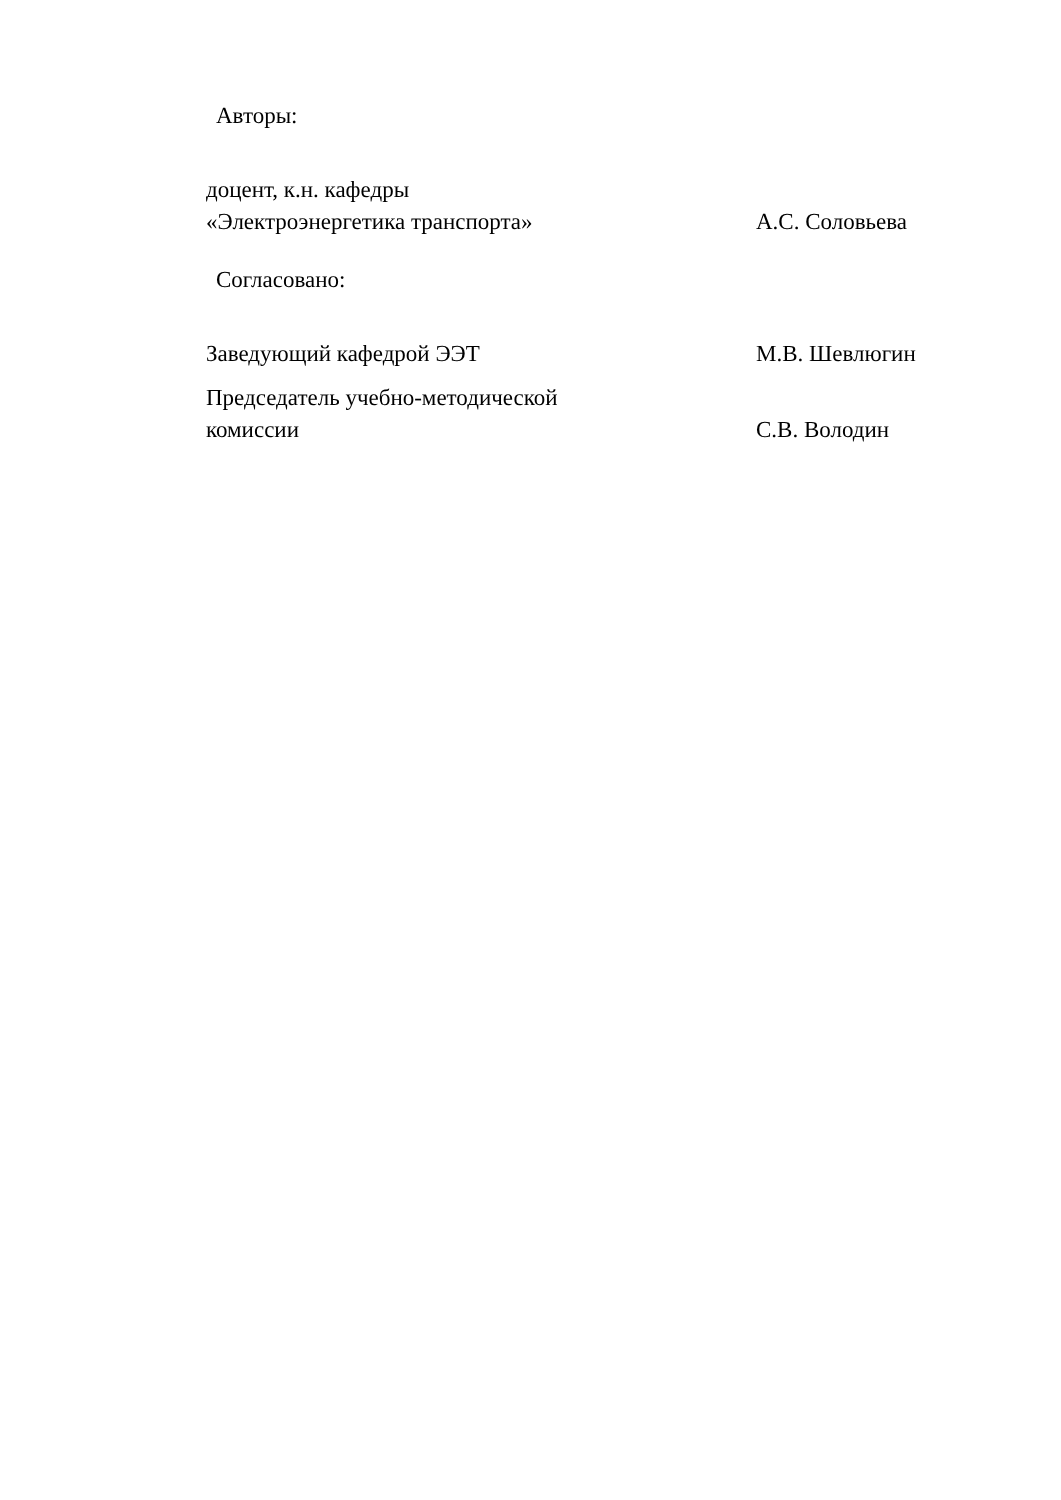Авторы:
доцент, к.н. кафедры
«Электроэнергетика транспорта»
А.С. Соловьева
Согласовано:
Заведующий кафедрой ЭЭТ
М.В. Шевлюгин
Председатель учебно-методической
комиссии
С.В. Володин